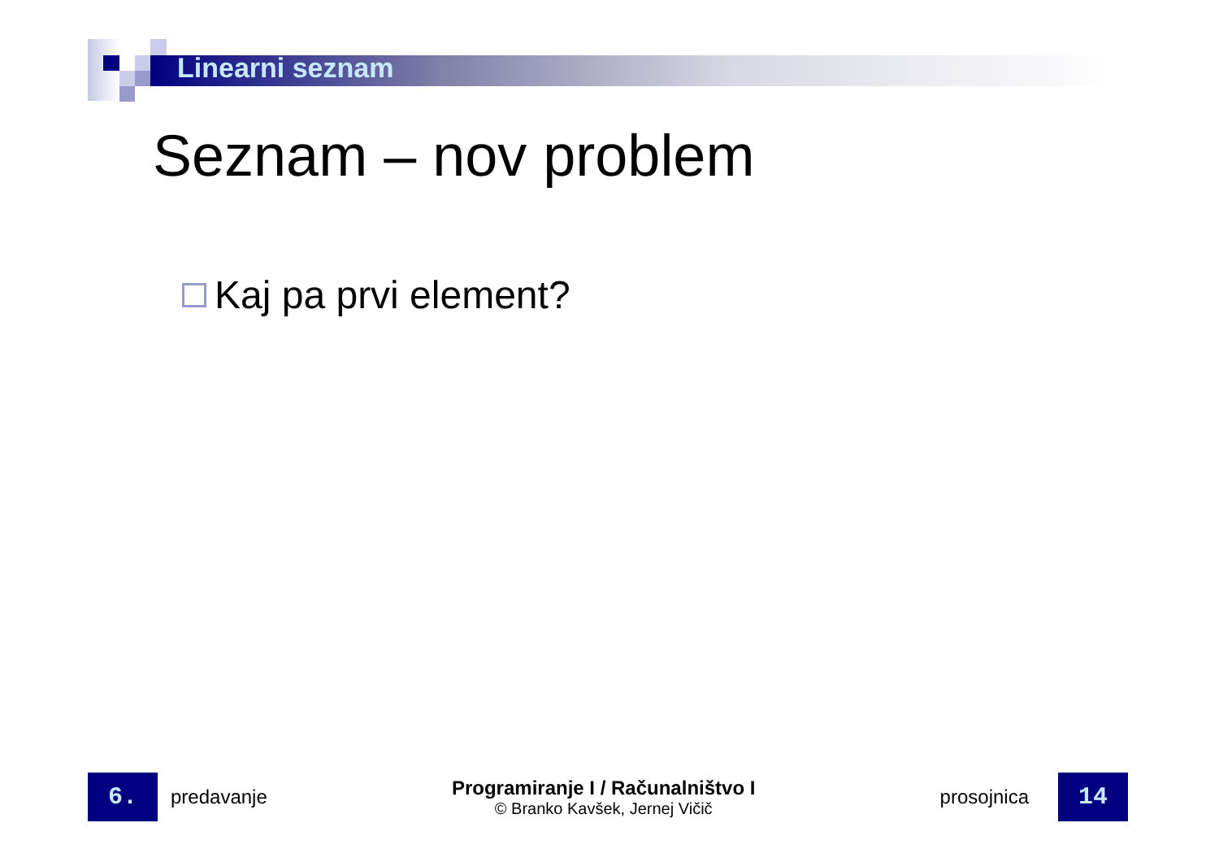Linearni seznam
Seznam – nov problem
Kaj pa prvi element?
6.
predavanje
Programiranje I / Računalništvo I
© Branko Kavšek, Jernej Vičič
prosojnica
14